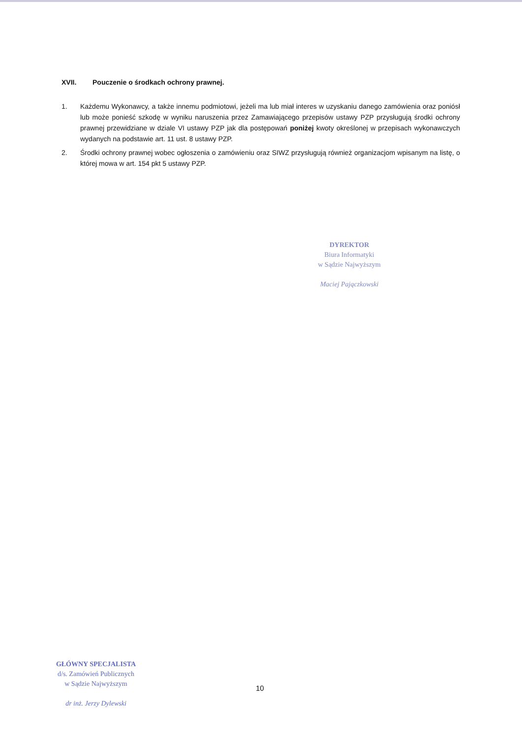XVII. Pouczenie o środkach ochrony prawnej.
1. Każdemu Wykonawcy, a także innemu podmiotowi, jeżeli ma lub miał interes w uzyskaniu danego zamówienia oraz poniósł lub może ponieść szkodę w wyniku naruszenia przez Zamawiającego przepisów ustawy PZP przysługują środki ochrony prawnej przewidziane w dziale VI ustawy PZP jak dla postępowań poniżej kwoty określonej w przepisach wykonawczych wydanych na podstawie art. 11 ust. 8 ustawy PZP.
2. Środki ochrony prawnej wobec ogłoszenia o zamówieniu oraz SIWZ przysługują również organizacjom wpisanym na listę, o której mowa w art. 154 pkt 5 ustawy PZP.
DYREKTOR
Biura Informatyki
w Sądzie Najwyższym
Maciej Pajączkowski
GŁÓWNY SPECJALISTA
d/s. Zamówień Publicznych
w Sądzie Najwyższym
dr inż. Jerzy Dylewski
10